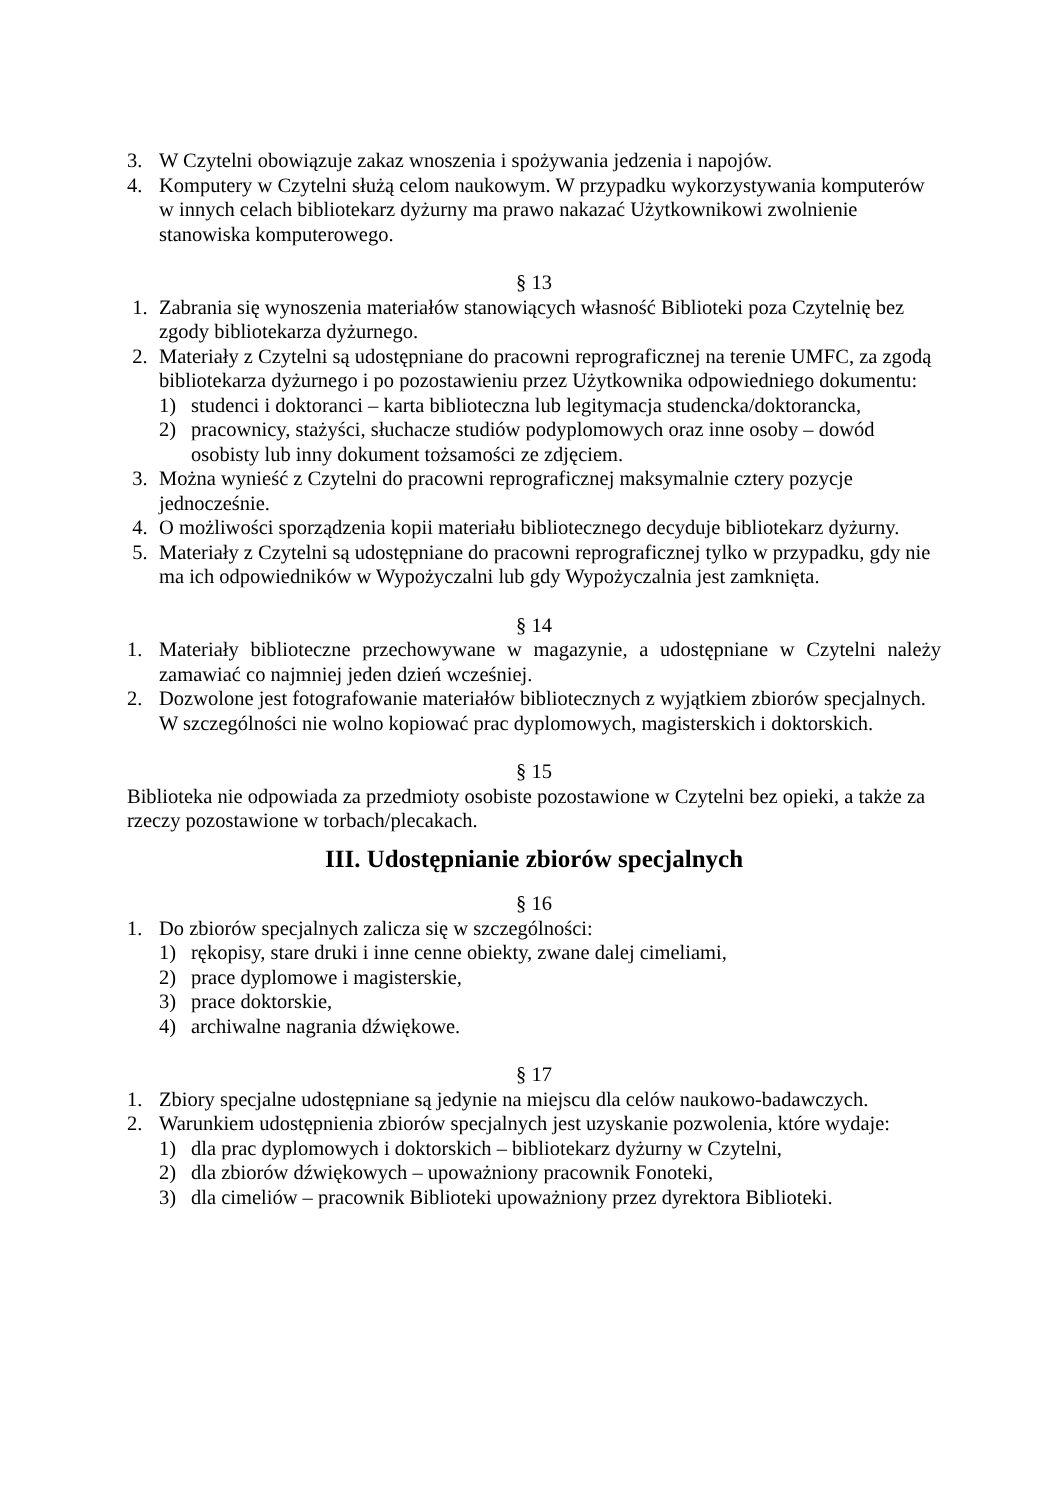3. W Czytelni obowiązuje zakaz wnoszenia i spożywania jedzenia i napojów.
4. Komputery w Czytelni służą celom naukowym. W przypadku wykorzystywania komputerów w innych celach bibliotekarz dyżurny ma prawo nakazać Użytkownikowi zwolnienie stanowiska komputerowego.
§ 13
1. Zabrania się wynoszenia materiałów stanowiących własność Biblioteki poza Czytelnię bez zgody bibliotekarza dyżurnego.
2. Materiały z Czytelni są udostępniane do pracowni reprograficznej na terenie UMFC, za zgodą bibliotekarza dyżurnego i po pozostawieniu przez Użytkownika odpowiedniego dokumentu:
1) studenci i doktoranci – karta biblioteczna lub legitymacja studencka/doktorancka,
2) pracownicy, stażyści, słuchacze studiów podyplomowych oraz inne osoby – dowód osobisty lub inny dokument tożsamości ze zdjęciem.
3. Można wynieść z Czytelni do pracowni reprograficznej maksymalnie cztery pozycje jednocześnie.
4. O możliwości sporządzenia kopii materiału bibliotecznego decyduje bibliotekarz dyżurny.
5. Materiały z Czytelni są udostępniane do pracowni reprograficznej tylko w przypadku, gdy nie ma ich odpowiedników w Wypożyczalni lub gdy Wypożyczalnia jest zamknięta.
§ 14
1. Materiały biblioteczne przechowywane w magazynie, a udostępniane w Czytelni należy zamawiać co najmniej jeden dzień wcześniej.
2. Dozwolone jest fotografowanie materiałów bibliotecznych z wyjątkiem zbiorów specjalnych. W szczególności nie wolno kopiować prac dyplomowych, magisterskich i doktorskich.
§ 15
Biblioteka nie odpowiada za przedmioty osobiste pozostawione w Czytelni bez opieki, a także za rzeczy pozostawione w torbach/plecakach.
III. Udostępnianie zbiorów specjalnych
§ 16
1. Do zbiorów specjalnych zalicza się w szczególności:
1) rękopisy, stare druki i inne cenne obiekty, zwane dalej cimeliami,
2) prace dyplomowe i magisterskie,
3) prace doktorskie,
4) archiwalne nagrania dźwiękowe.
§ 17
1. Zbiory specjalne udostępniane są jedynie na miejscu dla celów naukowo-badawczych.
2. Warunkiem udostępnienia zbiorów specjalnych jest uzyskanie pozwolenia, które wydaje:
1) dla prac dyplomowych i doktorskich – bibliotekarz dyżurny w Czytelni,
2) dla zbiorów dźwiękowych – upoważniony pracownik Fonoteki,
3) dla cimeliów – pracownik Biblioteki upoważniony przez dyrektora Biblioteki.